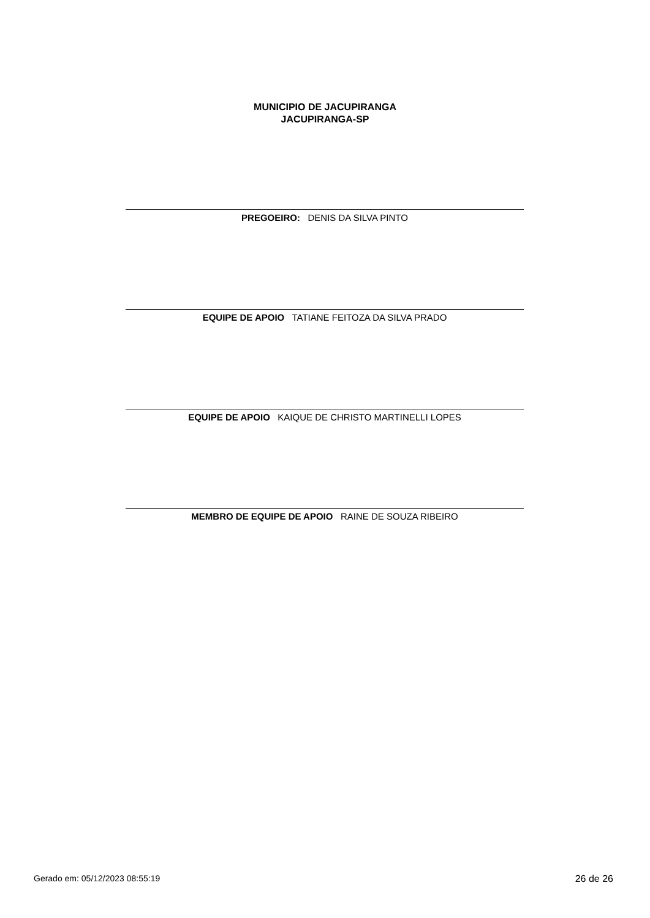MUNICIPIO DE JACUPIRANGA
JACUPIRANGA-SP
PREGOEIRO: DENIS DA SILVA PINTO
EQUIPE DE APOIO TATIANE FEITOZA DA SILVA PRADO
EQUIPE DE APOIO KAIQUE DE CHRISTO MARTINELLI LOPES
MEMBRO DE EQUIPE DE APOIO RAINE DE SOUZA RIBEIRO
Gerado em: 05/12/2023 08:55:19 26 de 26